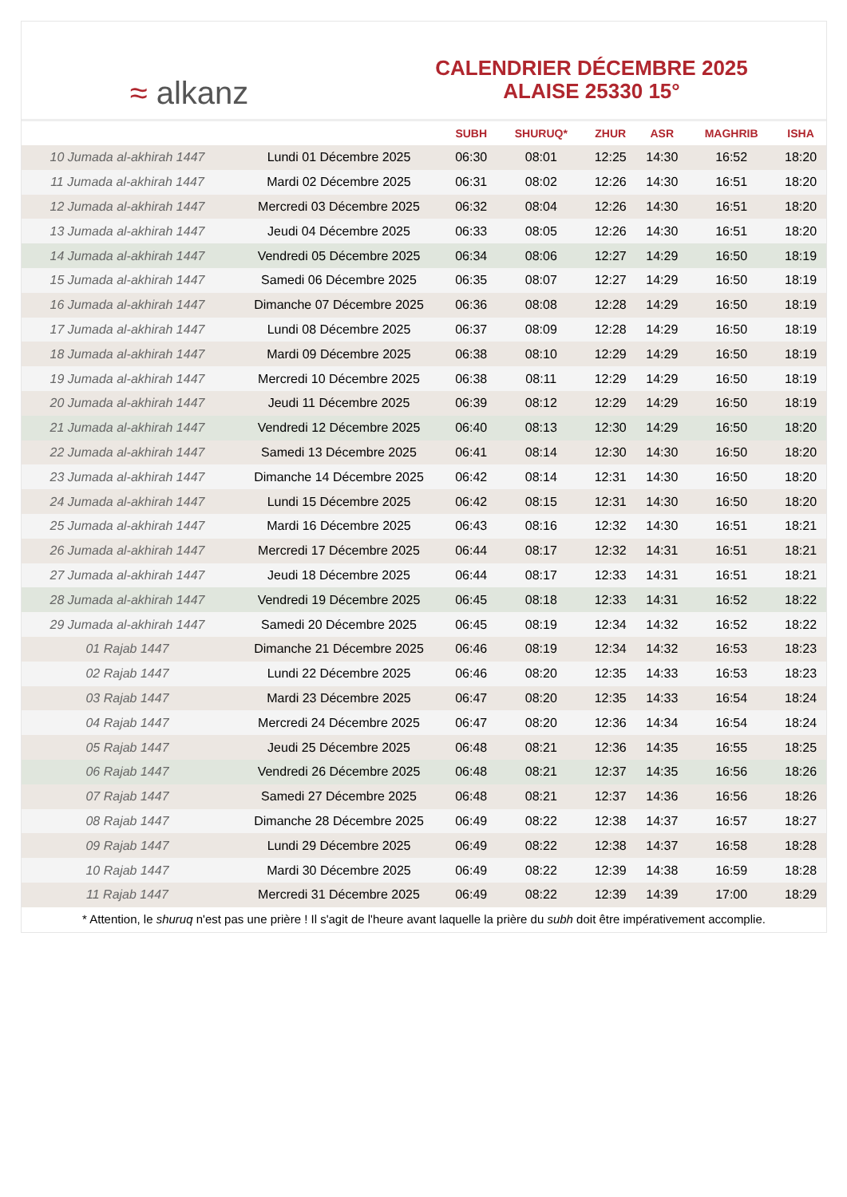≈ alkanz
CALENDRIER DÉCEMBRE 2025
ALAISE 25330 15°
| | | SUBH | SHURUQ* | ZHUR | ASR | MAGHRIB | ISHA |
| --- | --- | --- | --- | --- | --- | --- | --- |
| 10 Jumada al-akhirah 1447 | Lundi 01 Décembre 2025 | 06:30 | 08:01 | 12:25 | 14:30 | 16:52 | 18:20 |
| 11 Jumada al-akhirah 1447 | Mardi 02 Décembre 2025 | 06:31 | 08:02 | 12:26 | 14:30 | 16:51 | 18:20 |
| 12 Jumada al-akhirah 1447 | Mercredi 03 Décembre 2025 | 06:32 | 08:04 | 12:26 | 14:30 | 16:51 | 18:20 |
| 13 Jumada al-akhirah 1447 | Jeudi 04 Décembre 2025 | 06:33 | 08:05 | 12:26 | 14:30 | 16:51 | 18:20 |
| 14 Jumada al-akhirah 1447 | Vendredi 05 Décembre 2025 | 06:34 | 08:06 | 12:27 | 14:29 | 16:50 | 18:19 |
| 15 Jumada al-akhirah 1447 | Samedi 06 Décembre 2025 | 06:35 | 08:07 | 12:27 | 14:29 | 16:50 | 18:19 |
| 16 Jumada al-akhirah 1447 | Dimanche 07 Décembre 2025 | 06:36 | 08:08 | 12:28 | 14:29 | 16:50 | 18:19 |
| 17 Jumada al-akhirah 1447 | Lundi 08 Décembre 2025 | 06:37 | 08:09 | 12:28 | 14:29 | 16:50 | 18:19 |
| 18 Jumada al-akhirah 1447 | Mardi 09 Décembre 2025 | 06:38 | 08:10 | 12:29 | 14:29 | 16:50 | 18:19 |
| 19 Jumada al-akhirah 1447 | Mercredi 10 Décembre 2025 | 06:38 | 08:11 | 12:29 | 14:29 | 16:50 | 18:19 |
| 20 Jumada al-akhirah 1447 | Jeudi 11 Décembre 2025 | 06:39 | 08:12 | 12:29 | 14:29 | 16:50 | 18:19 |
| 21 Jumada al-akhirah 1447 | Vendredi 12 Décembre 2025 | 06:40 | 08:13 | 12:30 | 14:29 | 16:50 | 18:20 |
| 22 Jumada al-akhirah 1447 | Samedi 13 Décembre 2025 | 06:41 | 08:14 | 12:30 | 14:30 | 16:50 | 18:20 |
| 23 Jumada al-akhirah 1447 | Dimanche 14 Décembre 2025 | 06:42 | 08:14 | 12:31 | 14:30 | 16:50 | 18:20 |
| 24 Jumada al-akhirah 1447 | Lundi 15 Décembre 2025 | 06:42 | 08:15 | 12:31 | 14:30 | 16:50 | 18:20 |
| 25 Jumada al-akhirah 1447 | Mardi 16 Décembre 2025 | 06:43 | 08:16 | 12:32 | 14:30 | 16:51 | 18:21 |
| 26 Jumada al-akhirah 1447 | Mercredi 17 Décembre 2025 | 06:44 | 08:17 | 12:32 | 14:31 | 16:51 | 18:21 |
| 27 Jumada al-akhirah 1447 | Jeudi 18 Décembre 2025 | 06:44 | 08:17 | 12:33 | 14:31 | 16:51 | 18:21 |
| 28 Jumada al-akhirah 1447 | Vendredi 19 Décembre 2025 | 06:45 | 08:18 | 12:33 | 14:31 | 16:52 | 18:22 |
| 29 Jumada al-akhirah 1447 | Samedi 20 Décembre 2025 | 06:45 | 08:19 | 12:34 | 14:32 | 16:52 | 18:22 |
| 01 Rajab 1447 | Dimanche 21 Décembre 2025 | 06:46 | 08:19 | 12:34 | 14:32 | 16:53 | 18:23 |
| 02 Rajab 1447 | Lundi 22 Décembre 2025 | 06:46 | 08:20 | 12:35 | 14:33 | 16:53 | 18:23 |
| 03 Rajab 1447 | Mardi 23 Décembre 2025 | 06:47 | 08:20 | 12:35 | 14:33 | 16:54 | 18:24 |
| 04 Rajab 1447 | Mercredi 24 Décembre 2025 | 06:47 | 08:20 | 12:36 | 14:34 | 16:54 | 18:24 |
| 05 Rajab 1447 | Jeudi 25 Décembre 2025 | 06:48 | 08:21 | 12:36 | 14:35 | 16:55 | 18:25 |
| 06 Rajab 1447 | Vendredi 26 Décembre 2025 | 06:48 | 08:21 | 12:37 | 14:35 | 16:56 | 18:26 |
| 07 Rajab 1447 | Samedi 27 Décembre 2025 | 06:48 | 08:21 | 12:37 | 14:36 | 16:56 | 18:26 |
| 08 Rajab 1447 | Dimanche 28 Décembre 2025 | 06:49 | 08:22 | 12:38 | 14:37 | 16:57 | 18:27 |
| 09 Rajab 1447 | Lundi 29 Décembre 2025 | 06:49 | 08:22 | 12:38 | 14:37 | 16:58 | 18:28 |
| 10 Rajab 1447 | Mardi 30 Décembre 2025 | 06:49 | 08:22 | 12:39 | 14:38 | 16:59 | 18:28 |
| 11 Rajab 1447 | Mercredi 31 Décembre 2025 | 06:49 | 08:22 | 12:39 | 14:39 | 17:00 | 18:29 |
* Attention, le shuruq n'est pas une prière ! Il s'agit de l'heure avant laquelle la prière du subh doit être impérativement accomplie.